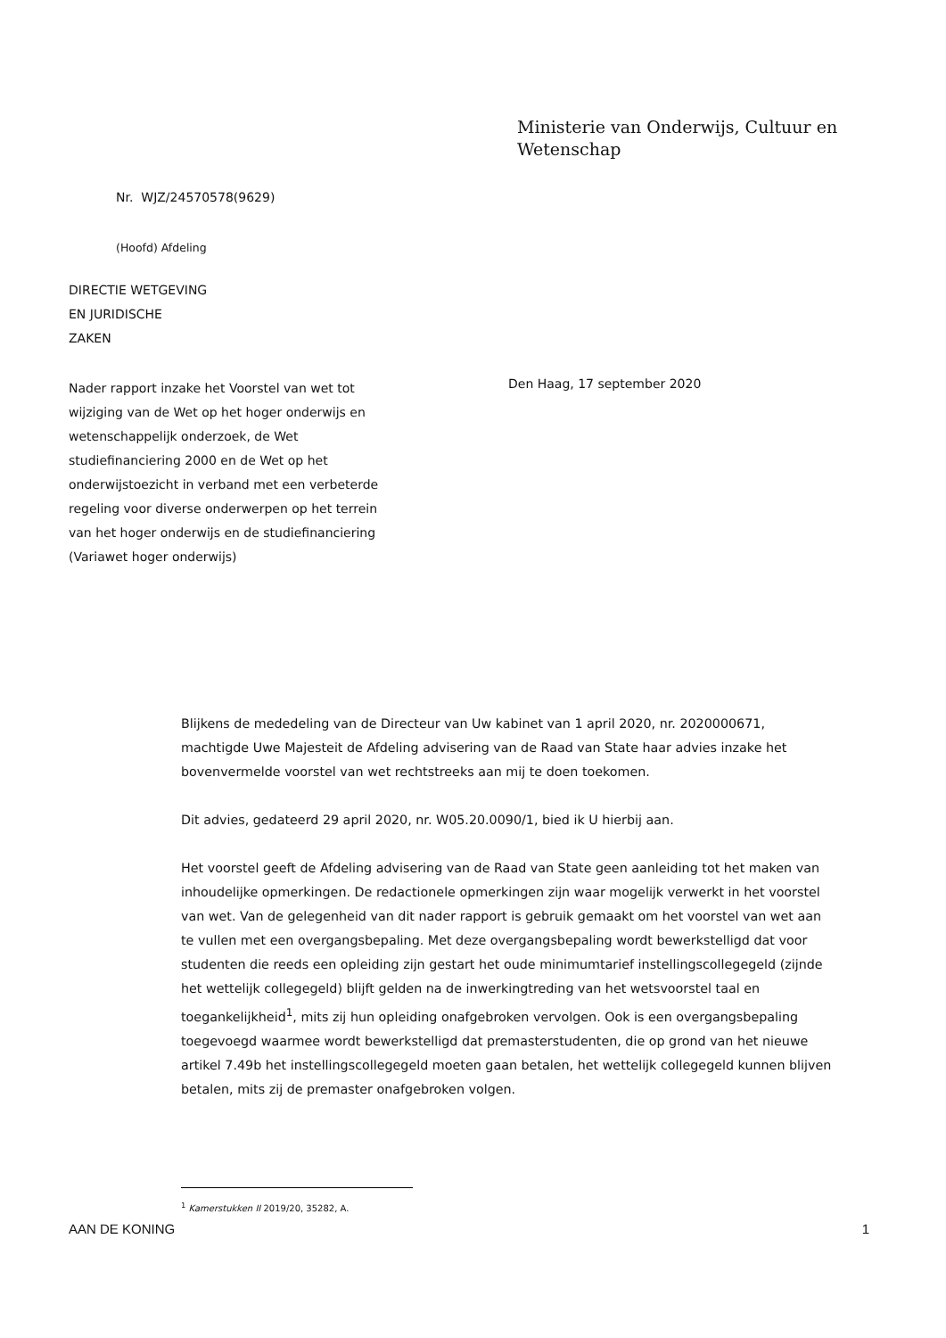Ministerie van Onderwijs, Cultuur en
Wetenschap
Nr. WJZ/24570578(9629)
(Hoofd) Afdeling
DIRECTIE WETGEVING
EN JURIDISCHE
ZAKEN
Nader rapport inzake het Voorstel van wet tot wijziging van de Wet op het hoger onderwijs en wetenschappelijk onderzoek, de Wet studiefinanciering 2000 en de Wet op het onderwijstoezicht in verband met een verbeterde regeling voor diverse onderwerpen op het terrein van het hoger onderwijs en de studiefinanciering (Variawet hoger onderwijs)
Den Haag, 17 september 2020
Blijkens de mededeling van de Directeur van Uw kabinet van 1 april 2020, nr. 2020000671, machtigde Uwe Majesteit de Afdeling advisering van de Raad van State haar advies inzake het bovenvermelde voorstel van wet rechtstreeks aan mij te doen toekomen.
Dit advies, gedateerd 29 april 2020, nr. W05.20.0090/1, bied ik U hierbij aan.
Het voorstel geeft de Afdeling advisering van de Raad van State geen aanleiding tot het maken van inhoudelijke opmerkingen. De redactionele opmerkingen zijn waar mogelijk verwerkt in het voorstel van wet. Van de gelegenheid van dit nader rapport is gebruik gemaakt om het voorstel van wet aan te vullen met een overgangsbepaling. Met deze overgangsbepaling wordt bewerkstelligd dat voor studenten die reeds een opleiding zijn gestart het oude minimumtarief instellingscollegegeld (zijnde het wettelijk collegegeld) blijft gelden na de inwerkingtreding van het wetsvoorstel taal en toegankelijkheid<sup>1</sup>, mits zij hun opleiding onafgebroken vervolgen. Ook is een overgangsbepaling toegevoegd waarmee wordt bewerkstelligd dat premasterstudenten, die op grond van het nieuwe artikel 7.49b het instellingscollegegeld moeten gaan betalen, het wettelijk collegegeld kunnen blijven betalen, mits zij de premaster onafgebroken volgen.
<sup>1</sup> Kamerstukken II 2019/20, 35282, A.
AAN DE KONING 1